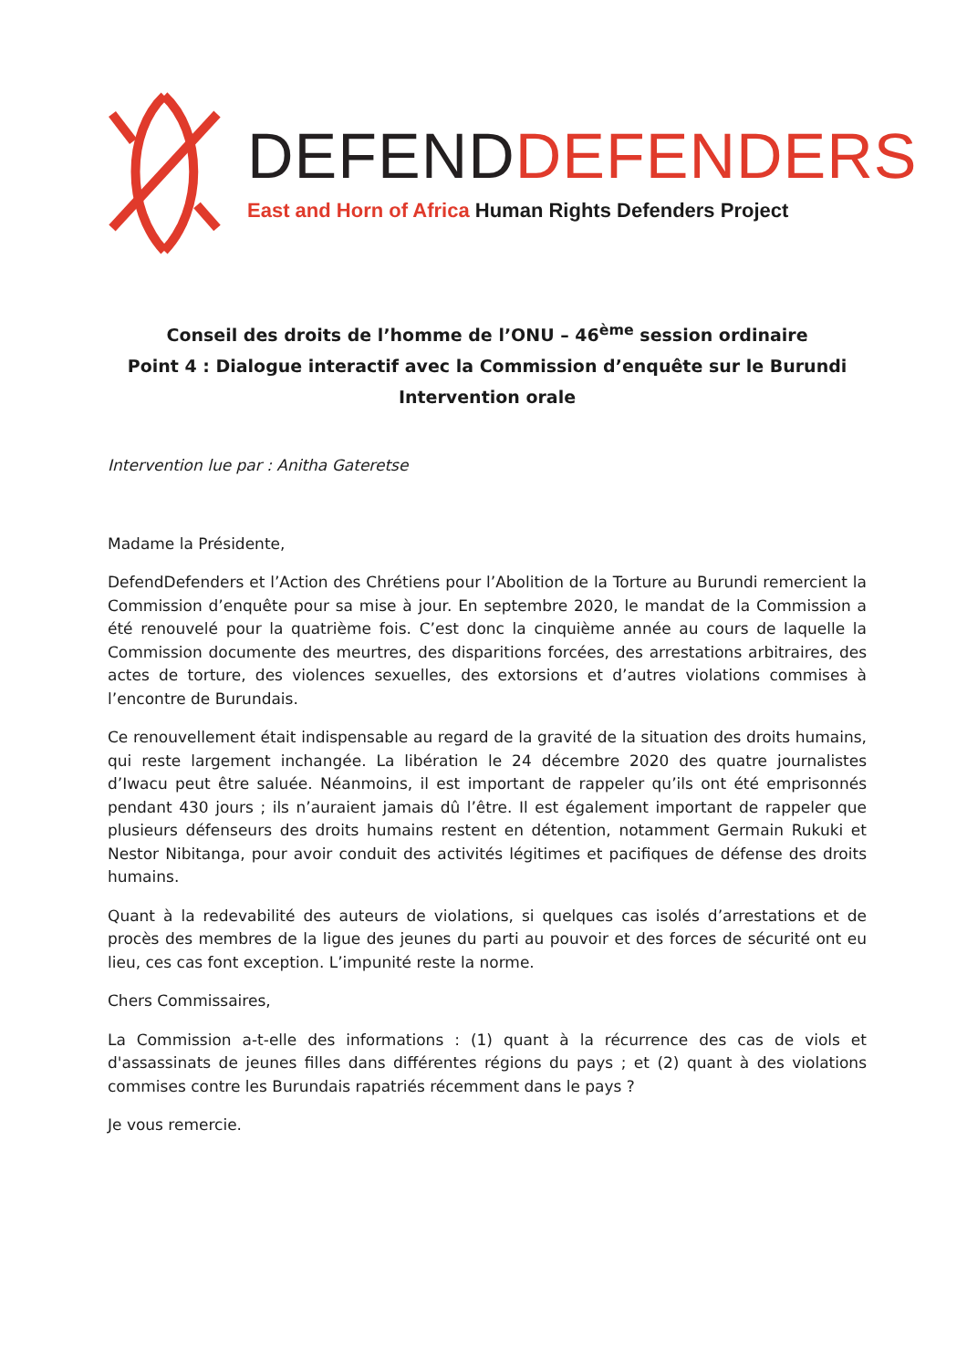DEFEND DEFENDERS
East and Horn of Africa Human Rights Defenders Project
Conseil des droits de l’homme de l’ONU – 46<sup>ème</sup> session ordinaire
Point 4 : Dialogue interactif avec la Commission d’enquête sur le Burundi
Intervention orale
Intervention lue par : Anitha Gateretse
Madame la Présidente,
DefendDefenders et l’Action des Chrétiens pour l’Abolition de la Torture au Burundi remercient la Commission d’enquête pour sa mise à jour. En septembre 2020, le mandat de la Commission a été renouvelé pour la quatrième fois. C’est donc la cinquième année au cours de laquelle la Commission documente des meurtres, des disparitions forcées, des arrestations arbitraires, des actes de torture, des violences sexuelles, des extorsions et d’autres violations commises à l’encontre de Burundais.
Ce renouvellement était indispensable au regard de la gravité de la situation des droits humains, qui reste largement inchangée. La libération le 24 décembre 2020 des quatre journalistes d’Iwacu peut être saluée. Néanmoins, il est important de rappeler qu’ils ont été emprisonnés pendant 430 jours ; ils n’auraient jamais dû l’être. Il est également important de rappeler que plusieurs défenseurs des droits humains restent en détention, notamment Germain Rukuki et Nestor Nibitanga, pour avoir conduit des activités légitimes et pacifiques de défense des droits humains.
Quant à la redevabilité des auteurs de violations, si quelques cas isolés d’arrestations et de procès des membres de la ligue des jeunes du parti au pouvoir et des forces de sécurité ont eu lieu, ces cas font exception. L’impunité reste la norme.
Chers Commissaires,
La Commission a-t-elle des informations : (1) quant à la récurrence des cas de viols et d'assassinats de jeunes filles dans différentes régions du pays ; et (2) quant à des violations commises contre les Burundais rapatriés récemment dans le pays ?
Je vous remercie.